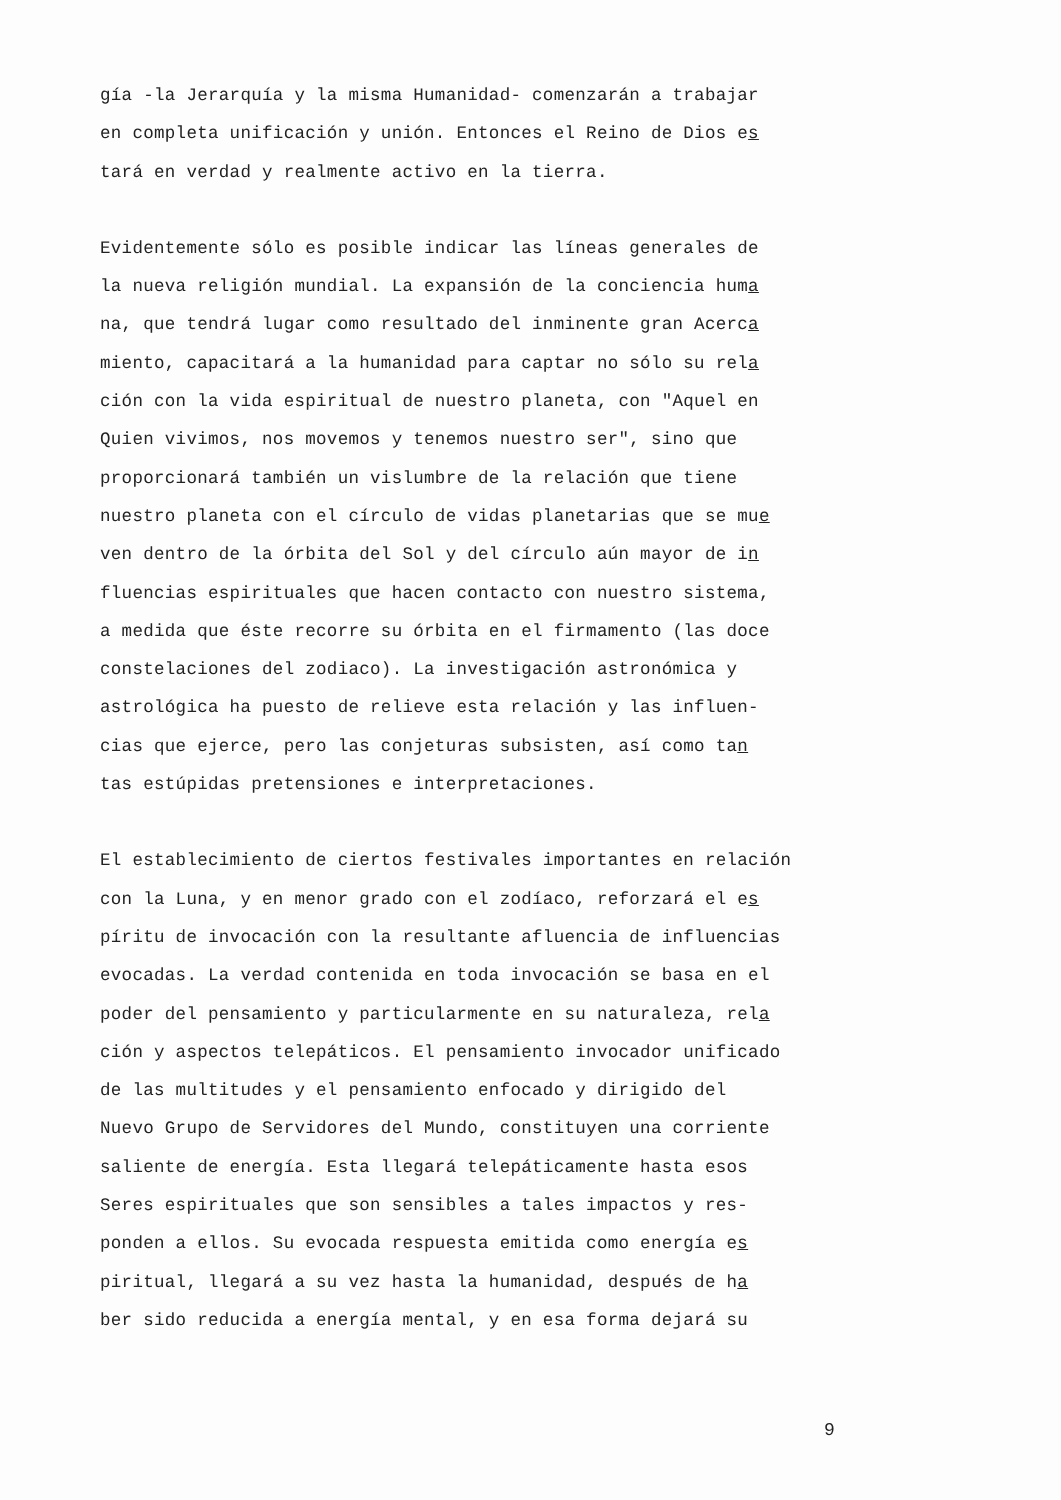gía -la Jerarquía y la misma Humanidad- comenzarán a trabajar
en completa unificación y unión. Entonces el Reino de Dios es
tará en verdad y realmente activo en la tierra.
Evidentemente sólo es posible indicar las líneas generales de
la nueva religión mundial. La expansión de la conciencia huma
na, que tendrá lugar como resultado del inminente gran Acerca
miento, capacitará a la humanidad para captar no sólo su rela
ción con la vida espiritual de nuestro planeta, con "Aquel en
Quien vivimos, nos movemos y tenemos nuestro ser", sino que
proporcionará también un vislumbre de la relación que tiene
nuestro planeta con el círculo de vidas planetarias que se mue
ven dentro de la órbita del Sol y del círculo aún mayor de in
fluencias espirituales que hacen contacto con nuestro sistema,
a medida que éste recorre su órbita en el firmamento (las doce
constelaciones del zodiaco). La investigación astronómica y
astrológica ha puesto de relieve esta relación y las influen-
cias que ejerce, pero las conjeturas subsisten, así como tan
tas estúpidas pretensiones e interpretaciones.
El establecimiento de ciertos festivales importantes en relación
con la Luna, y en menor grado con el zodíaco, reforzará el es
píritu de invocación con la resultante afluencia de influencias
evocadas. La verdad contenida en toda invocación se basa en el
poder del pensamiento y particularmente en su naturaleza, rela
ción y aspectos telepáticos. El pensamiento invocador unificado
de las multitudes y el pensamiento enfocado y dirigido del
Nuevo Grupo de Servidores del Mundo, constituyen una corriente
saliente de energía. Esta llegará telepáticamente hasta esos
Seres espirituales que son sensibles a tales impactos y res-
ponden a ellos. Su evocada respuesta emitida como energía es
piritual, llegará a su vez hasta la humanidad, después de ha
ber sido reducida a energía mental, y en esa forma dejará su
9